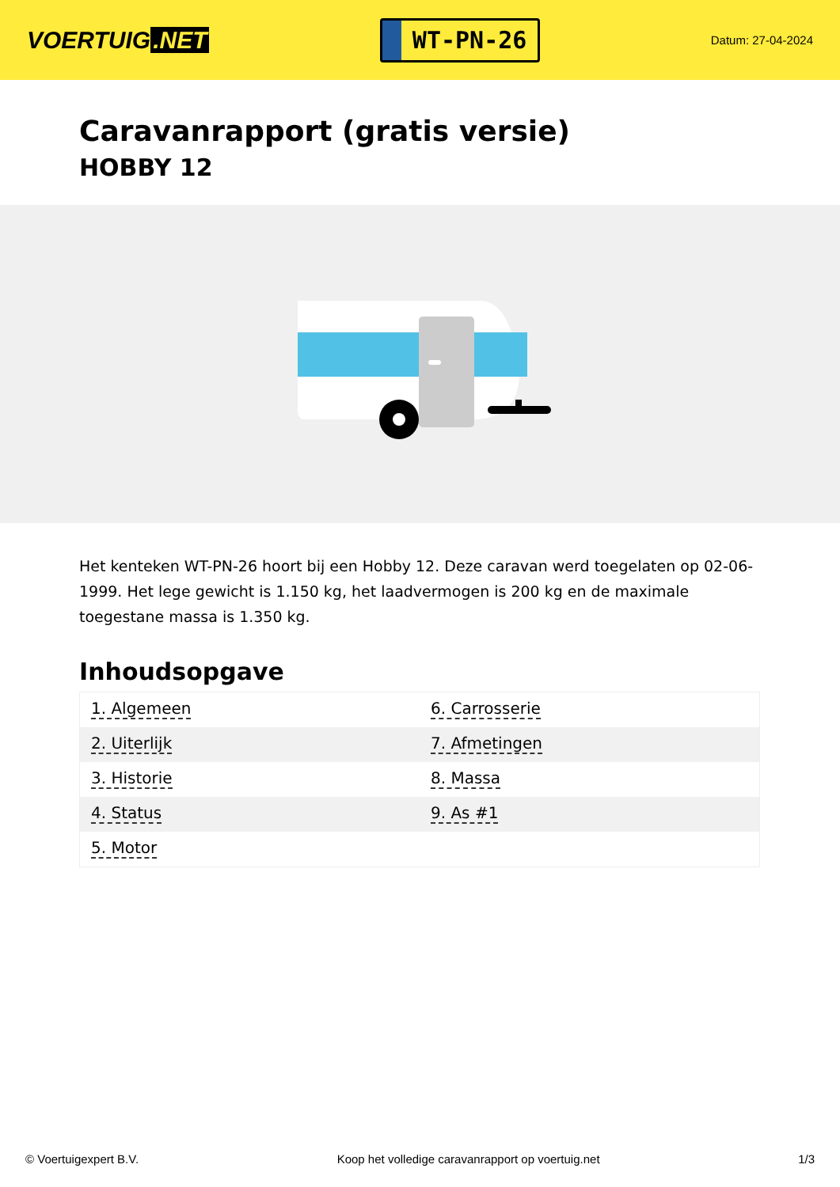VOERTUIG.NET
WT-PN-26
Datum: 27-04-2024
Caravanrapport (gratis versie)
HOBBY 12
Het kenteken WT-PN-26 hoort bij een Hobby 12. Deze caravan werd toegelaten op 02-06-1999. Het lege gewicht is 1.150 kg, het laadvermogen is 200 kg en de maximale toegestane massa is 1.350 kg.
Inhoudsopgave
| 1. Algemeen | 6. Carrosserie |
| 2. Uiterlijk | 7. Afmetingen |
| 3. Historie | 8. Massa |
| 4. Status | 9. As #1 |
| 5. Motor | |
© Voertuigexpert B.V. Koop het volledige caravanrapport op voertuig.net 1/3